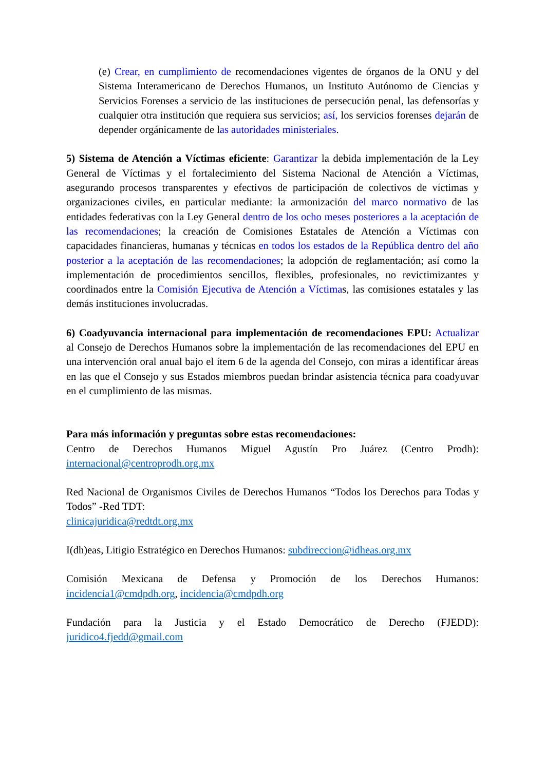(e) Crear, en cumplimiento de recomendaciones vigentes de órganos de la ONU y del Sistema Interamericano de Derechos Humanos, un Instituto Autónomo de Ciencias y Servicios Forenses a servicio de las instituciones de persecución penal, las defensorías y cualquier otra institución que requiera sus servicios; así, los servicios forenses dejarán de depender orgánicamente de las autoridades ministeriales.
5) Sistema de Atención a Víctimas eficiente: Garantizar la debida implementación de la Ley General de Víctimas y el fortalecimiento del Sistema Nacional de Atención a Víctimas, asegurando procesos transparentes y efectivos de participación de colectivos de víctimas y organizaciones civiles, en particular mediante: la armonización del marco normativo de las entidades federativas con la Ley General dentro de los ocho meses posteriores a la aceptación de las recomendaciones; la creación de Comisiones Estatales de Atención a Víctimas con capacidades financieras, humanas y técnicas en todos los estados de la República dentro del año posterior a la aceptación de las recomendaciones; la adopción de reglamentación; así como la implementación de procedimientos sencillos, flexibles, profesionales, no revictimizantes y coordinados entre la Comisión Ejecutiva de Atención a Víctimas, las comisiones estatales y las demás instituciones involucradas.
6) Coadyuvancia internacional para implementación de recomendaciones EPU: Actualizar al Consejo de Derechos Humanos sobre la implementación de las recomendaciones del EPU en una intervención oral anual bajo el ítem 6 de la agenda del Consejo, con miras a identificar áreas en las que el Consejo y sus Estados miembros puedan brindar asistencia técnica para coadyuvar en el cumplimiento de las mismas.
Para más información y preguntas sobre estas recomendaciones:
Centro de Derechos Humanos Miguel Agustín Pro Juárez (Centro Prodh): internacional@centroprodh.org.mx
Red Nacional de Organismos Civiles de Derechos Humanos “Todos los Derechos para Todas y Todos” -Red TDT:
clinicajuridica@redtdt.org.mx
I(dh)eas, Litigio Estratégico en Derechos Humanos: subdireccion@idheas.org.mx
Comisión Mexicana de Defensa y Promoción de los Derechos Humanos: incidencia1@cmdpdh.org, incidencia@cmdpdh.org
Fundación para la Justicia y el Estado Democrático de Derecho (FJEDD): juridico4.fjedd@gmail.com